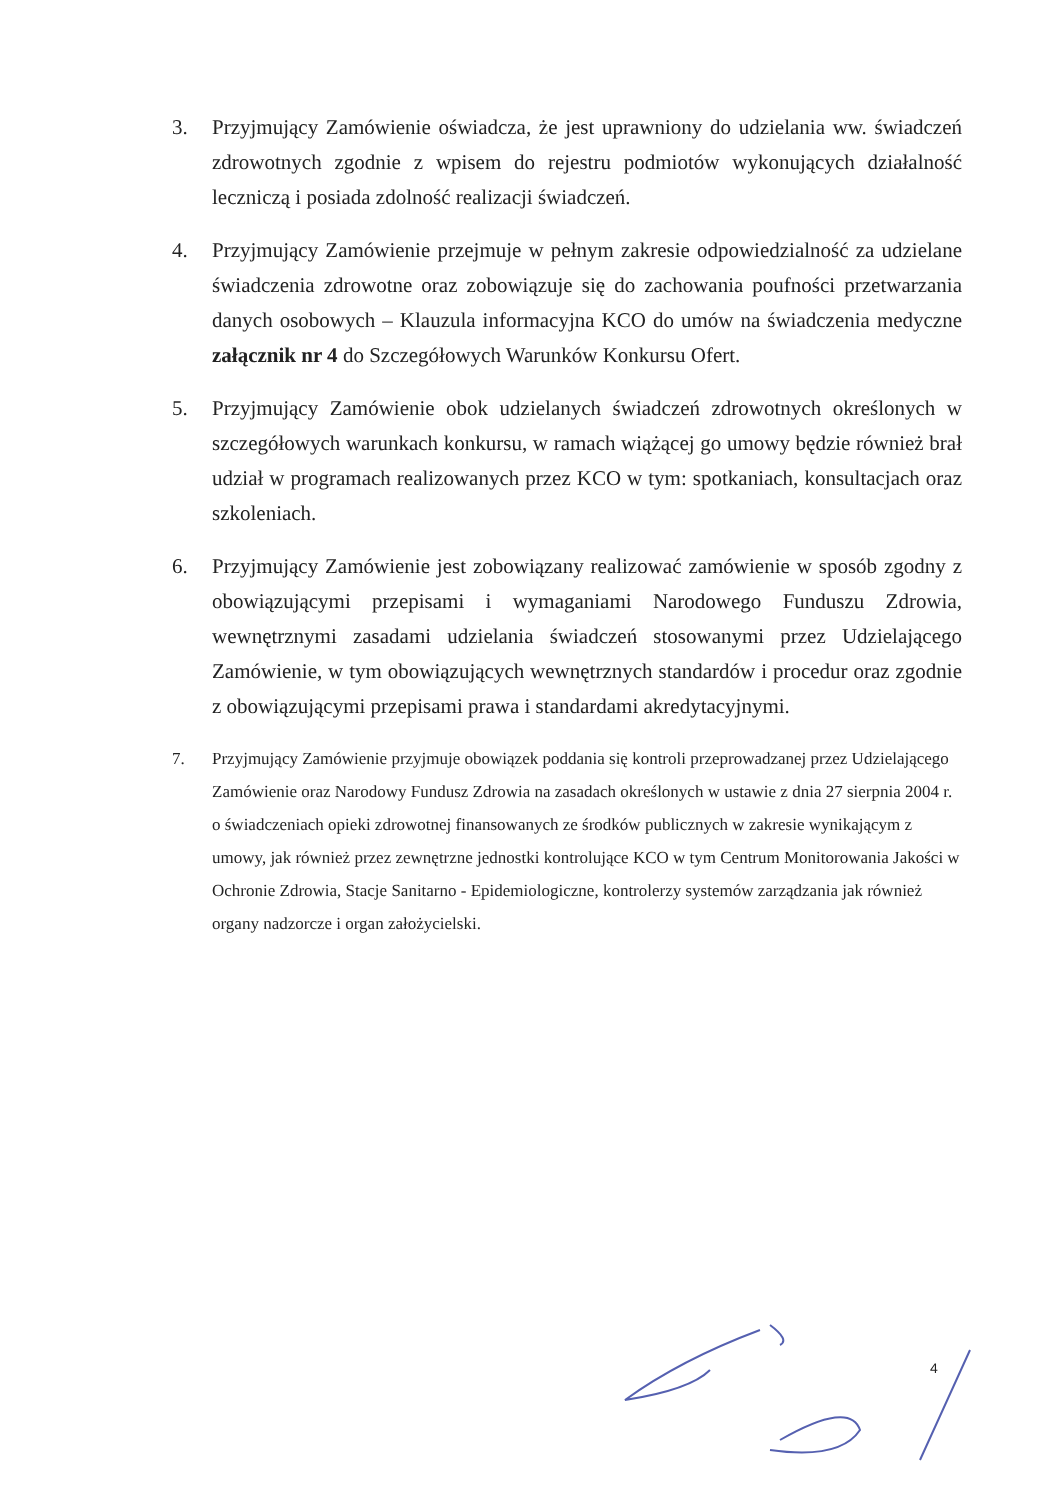3. Przyjmujący Zamówienie oświadcza, że jest uprawniony do udzielania ww. świadczeń zdrowotnych zgodnie z wpisem do rejestru podmiotów wykonujących działalność leczniczą i posiada zdolność realizacji świadczeń.
4. Przyjmujący Zamówienie przejmuje w pełnym zakresie odpowiedzialność za udzielane świadczenia zdrowotne oraz zobowiązuje się do zachowania poufności przetwarzania danych osobowych – Klauzula informacyjna KCO do umów na świadczenia medyczne załącznik nr 4 do Szczegółowych Warunków Konkursu Ofert.
5. Przyjmujący Zamówienie obok udzielanych świadczeń zdrowotnych określonych w szczegółowych warunkach konkursu, w ramach wiążącej go umowy będzie również brał udział w programach realizowanych przez KCO w tym: spotkaniach, konsultacjach oraz szkoleniach.
6. Przyjmujący Zamówienie jest zobowiązany realizować zamówienie w sposób zgodny z obowiązującymi przepisami i wymaganiami Narodowego Funduszu Zdrowia, wewnętrznymi zasadami udzielania świadczeń stosowanymi przez Udzielającego Zamówienie, w tym obowiązujących wewnętrznych standardów i procedur oraz zgodnie z obowiązującymi przepisami prawa i standardami akredytacyjnymi.
7. Przyjmujący Zamówienie przyjmuje obowiązek poddania się kontroli przeprowadzanej przez Udzielającego Zamówienie oraz Narodowy Fundusz Zdrowia na zasadach określonych w ustawie z dnia 27 sierpnia 2004 r. o świadczeniach opieki zdrowotnej finansowanych ze środków publicznych w zakresie wynikającym z umowy, jak również przez zewnętrzne jednostki kontrolujące KCO w tym Centrum Monitorowania Jakości w Ochronie Zdrowia, Stacje Sanitarno - Epidemiologiczne, kontrolerzy systemów zarządzania jak również organy nadzorcze i organ założycielski.
4